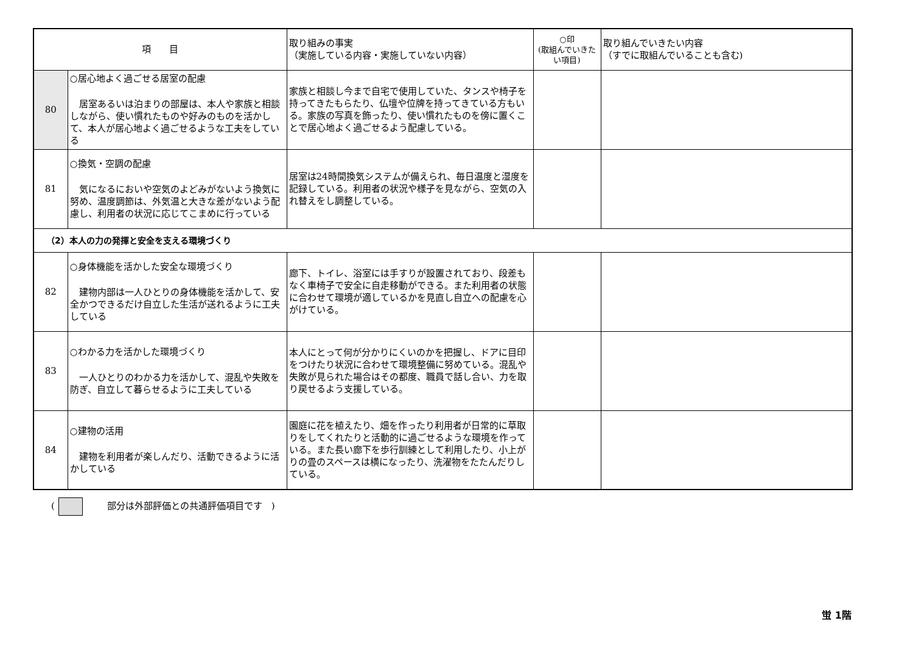| 項 目 | | 取り組みの事実 （実施している内容・実施していない内容） | ○印 (取組んでいきたい項目) | 取り組んでいきたい内容 （すでに取組んでいることも含む) |
| --- | --- | --- | --- | --- |
| 80 | ○居心地よく過ごせる居室の配慮 居室あるいは泊まりの部屋は、本人や家族と相談しながら、使い慣れたものや好みのものを活かして、本人が居心地よく過ごせるような工夫をしている | 家族と相談し今まで自宅で使用していた、タンスや椅子を持ってきたもらたり、仏壇や位牌を持ってきている方もいる。家族の写真を飾ったり、使い慣れたものを傍に置くことで居心地よく過ごせるよう配慮している。 | | |
| 81 | ○換気・空調の配慮 気になるにおいや空気のよどみがないよう換気に努め、温度調節は、外気温と大きな差がないよう配慮し、利用者の状況に応じてこまめに行っている | 居室は24時間換気システムが備えられ、毎日温度と湿度を記録している。利用者の状況や様子を見ながら、空気の入れ替えをし調整している。 | | |
| （2）本人の力の発揮と安全を支える環境づくり | | | | |
| 82 | ○身体機能を活かした安全な環境づくり 建物内部は一人ひとりの身体機能を活かして、安全かつできるだけ自立した生活が送れるように工夫している | 廊下、トイレ、浴室には手すりが設置されており、段差もなく車椅子で安全に自走移動ができる。また利用者の状態に合わせて環境が適しているかを見直し自立への配慮を心がけている。 | | |
| 83 | ○わかる力を活かした環境づくり 一人ひとりのわかる力を活かして、混乱や失敗を防ぎ、自立して暮らせるように工夫している | 本人にとって何が分かりにくいのかを把握し、ドアに目印をつけたり状況に合わせて環境整備に努めている。混乱や失敗が見られた場合はその都度、職員で話し合い、力を取り戻せるよう支援している。 | | |
| 84 | ○建物の活用 建物を利用者が楽しんだり、活動できるように活かしている | 園庭に花を植えたり、畑を作ったり利用者が日常的に草取りをしてくれたりと活動的に過ごせるような環境を作っている。また長い廊下を歩行訓練として利用したり、小上がりの畳のスペースは横になったり、洗濯物をたたんだりしている。 | | |
( 部分は外部評価との共通評価項目です　)
蛍 1階